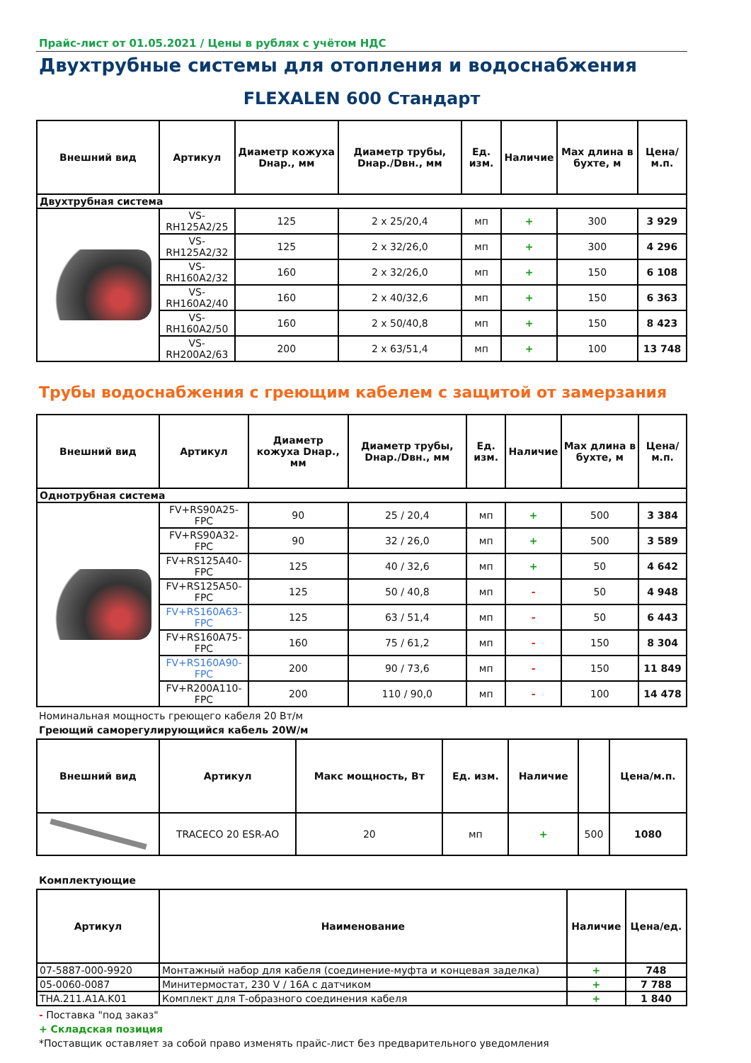Прайс-лист от 01.05.2021 / Цены в рублях с учётом НДС
Двухтрубные системы для отопления и водоснабжения
FLEXALEN 600 Стандарт
| Внешний вид | Артикул | Диаметр кожуха Dнар., мм | Диаметр трубы, Dнар./Dвн., мм | Ед. изм. | Наличие | Max длина в бухте, м | Цена/м.п. |
| --- | --- | --- | --- | --- | --- | --- | --- |
| Двухтрубная система | | | | | | | |
| | VS-RH125A2/25 | 125 | 2 x 25/20,4 | мп | + | 300 | 3 929 |
| | VS-RH125A2/32 | 125 | 2 x 32/26,0 | мп | + | 300 | 4 296 |
| | VS-RH160A2/32 | 160 | 2 x 32/26,0 | мп | + | 150 | 6 108 |
| | VS-RH160A2/40 | 160 | 2 x 40/32,6 | мп | + | 150 | 6 363 |
| | VS-RH160A2/50 | 160 | 2 x 50/40,8 | мп | + | 150 | 8 423 |
| | VS-RH200A2/63 | 200 | 2 x 63/51,4 | мп | + | 100 | 13 748 |
Трубы водоснабжения с греющим кабелем с защитой от замерзания
| Внешний вид | Артикул | Диаметр кожуха Dнар., мм | Диаметр трубы, Dнар./Dвн., мм | Ед. изм. | Наличие | Max длина в бухте, м | Цена/м.п. |
| --- | --- | --- | --- | --- | --- | --- | --- |
| Однотрубная система | | | | | | | |
| | FV+RS90A25-FPC | 90 | 25 / 20,4 | мп | + | 500 | 3 384 |
| | FV+RS90A32-FPC | 90 | 32 / 26,0 | мп | + | 500 | 3 589 |
| | FV+RS125A40-FPC | 125 | 40 / 32,6 | мп | + | 50 | 4 642 |
| | FV+RS125A50-FPC | 125 | 50 / 40,8 | мп | - | 50 | 4 948 |
| | FV+RS160A63-FPC | 125 | 63 / 51,4 | мп | - | 50 | 6 443 |
| | FV+RS160A75-FPC | 160 | 75 / 61,2 | мп | - | 150 | 8 304 |
| | FV+RS160A90-FPC | 200 | 90 / 73,6 | мп | - | 150 | 11 849 |
| | FV+R200A110-FPC | 200 | 110 / 90,0 | мп | - | 100 | 14 478 |
Номинальная мощность греющего кабеля 20 Вт/м
Греющий саморегулирующийся кабель 20W/м
| Внешний вид | Артикул | Макс мощность, Вт | Ед. изм. | Наличие | | Цена/м.п. |
| --- | --- | --- | --- | --- | --- | --- |
| | TRACECO 20 ESR-AO | 20 | мп | + | 500 | 1080 |
Комплектующие
| Артикул | Наименование | Наличие | Цена/ед. |
| --- | --- | --- | --- |
| 07-5887-000-9920 | Монтажный набор для кабеля (соединение-муфта и концевая заделка) | + | 748 |
| 05-0060-0087 | Минитермостат, 230 V / 16A с датчиком | + | 7 788 |
| THA.211.A1A.K01 | Комплект для Т-образного соединения кабеля | + | 1 840 |
- Поставка "под заказ"
+ Складская позиция
*Поставщик оставляет за собой право изменять прайс-лист без предварительного уведомления